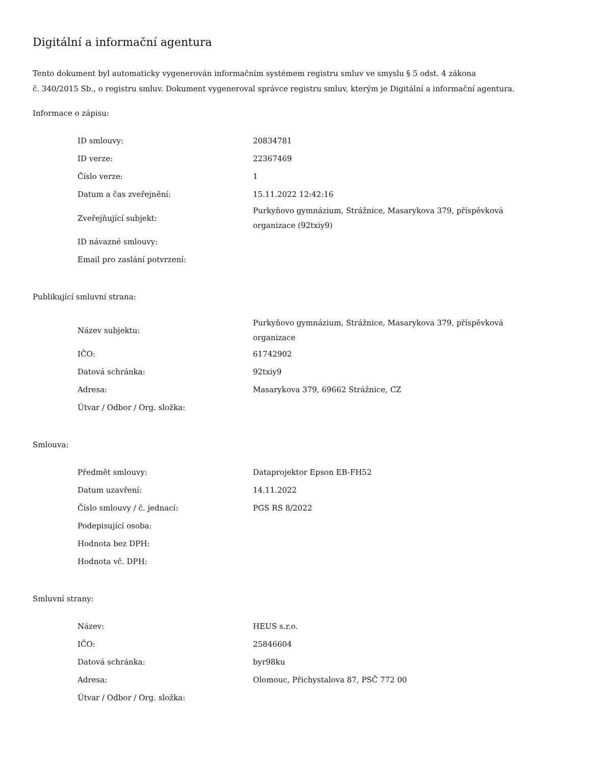Digitální a informační agentura
Tento dokument byl automaticky vygenerován informačním systémem registru smluv ve smyslu § 5 odst. 4 zákona
č. 340/2015 Sb., o registru smluv. Dokument vygeneroval správce registru smluv, kterým je Digitální a informační agentura.
Informace o zápisu:
| ID smlouvy: | 20834781 |
| ID verze: | 22367469 |
| Číslo verze: | 1 |
| Datum a čas zveřejnění: | 15.11.2022 12:42:16 |
| Zveřejňující subjekt: | Purkyňovo gymnázium, Strážnice, Masarykova 379, příspěvková organizace (92txiy9) |
| ID návazné smlouvy: | |
| Email pro zaslání potvrzení: | |
Publikující smluvní strana:
| Název subjektu: | Purkyňovo gymnázium, Strážnice, Masarykova 379, příspěvková organizace |
| IČO: | 61742902 |
| Datová schránka: | 92txiy9 |
| Adresa: | Masarykova 379, 69662 Strážnice, CZ |
| Útvar / Odbor / Org. složka: | |
Smlouva:
| Předmět smlouvy: | Dataprojektor Epson EB-FH52 |
| Datum uzavření: | 14.11.2022 |
| Číslo smlouvy / č. jednací: | PGS RS 8/2022 |
| Podepisující osoba: | |
| Hodnota bez DPH: | |
| Hodnota vč. DPH: | |
Smluvní strany:
| Název: | HEUS s.r.o. |
| IČO: | 25846604 |
| Datová schránka: | byr98ku |
| Adresa: | Olomouc, Přichystalova 87, PSČ 772 00 |
| Útvar / Odbor / Org. složka: | |